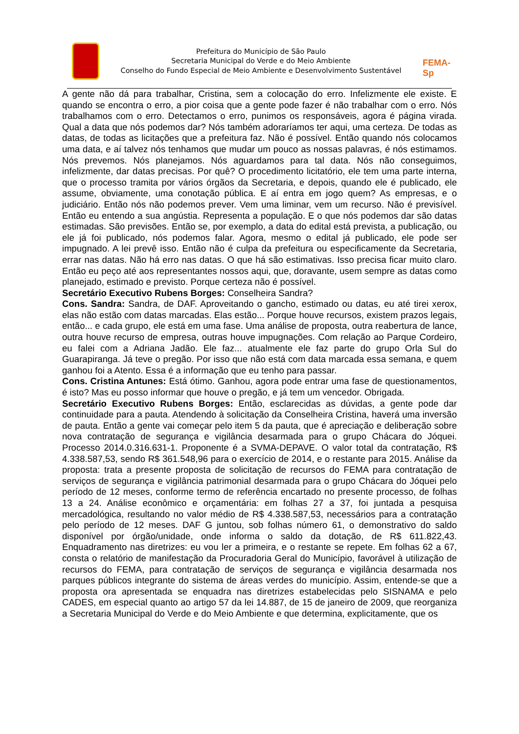Prefeitura do Município de São Paulo
Secretaria Municipal do Verde e do Meio Ambiente
Conselho do Fundo Especial de Meio Ambiente e Desenvolvimento Sustentável
FEMA-Sp
A gente não dá para trabalhar, Cristina, sem a colocação do erro. Infelizmente ele existe. E quando se encontra o erro, a pior coisa que a gente pode fazer é não trabalhar com o erro. Nós trabalhamos com o erro. Detectamos o erro, punimos os responsáveis, agora é página virada. Qual a data que nós podemos dar? Nós também adoraríamos ter aqui, uma certeza. De todas as datas, de todas as licitações que a prefeitura faz. Não é possível. Então quando nós colocamos uma data, e aí talvez nós tenhamos que mudar um pouco as nossas palavras, é nós estimamos. Nós prevemos. Nós planejamos. Nós aguardamos para tal data. Nós não conseguimos, infelizmente, dar datas precisas. Por quê? O procedimento licitatório, ele tem uma parte interna, que o processo tramita por vários órgãos da Secretaria, e depois, quando ele é publicado, ele assume, obviamente, uma conotação pública. E aí entra em jogo quem? As empresas, e o judiciário. Então nós não podemos prever. Vem uma liminar, vem um recurso. Não é previsível. Então eu entendo a sua angústia. Representa a população. E o que nós podemos dar são datas estimadas. São previsões. Então se, por exemplo, a data do edital está prevista, a publicação, ou ele já foi publicado, nós podemos falar. Agora, mesmo o edital já publicado, ele pode ser impugnado. A lei prevê isso. Então não é culpa da prefeitura ou especificamente da Secretaria, errar nas datas. Não há erro nas datas. O que há são estimativas. Isso precisa ficar muito claro. Então eu peço até aos representantes nossos aqui, que, doravante, usem sempre as datas como planejado, estimado e previsto. Porque certeza não é possível.
Secretário Executivo Rubens Borges: Conselheira Sandra?
Cons. Sandra: Sandra, de DAF. Aproveitando o gancho, estimado ou datas, eu até tirei xerox, elas não estão com datas marcadas. Elas estão... Porque houve recursos, existem prazos legais, então... e cada grupo, ele está em uma fase. Uma análise de proposta, outra reabertura de lance, outra houve recurso de empresa, outras houve impugnações. Com relação ao Parque Cordeiro, eu falei com a Adriana Jadão. Ele faz... atualmente ele faz parte do grupo Orla Sul do Guarapiranga. Já teve o pregão. Por isso que não está com data marcada essa semana, e quem ganhou foi a Atento. Essa é a informação que eu tenho para passar.
Cons. Cristina Antunes: Está ótimo. Ganhou, agora pode entrar uma fase de questionamentos, é isto? Mas eu posso informar que houve o pregão, e já tem um vencedor. Obrigada.
Secretário Executivo Rubens Borges: Então, esclarecidas as dúvidas, a gente pode dar continuidade para a pauta. Atendendo à solicitação da Conselheira Cristina, haverá uma inversão de pauta. Então a gente vai começar pelo item 5 da pauta, que é apreciação e deliberação sobre nova contratação de segurança e vigilância desarmada para o grupo Chácara do Jóquei. Processo 2014.0.316.631-1. Proponente é a SVMA-DEPAVE. O valor total da contratação, R$ 4.338.587,53, sendo R$ 361.548,96 para o exercício de 2014, e o restante para 2015. Análise da proposta: trata a presente proposta de solicitação de recursos do FEMA para contratação de serviços de segurança e vigilância patrimonial desarmada para o grupo Chácara do Jóquei pelo período de 12 meses, conforme termo de referência encartado no presente processo, de folhas 13 a 24. Análise econômico e orçamentária: em folhas 27 a 37, foi juntada a pesquisa mercadológica, resultando no valor médio de R$ 4.338.587,53, necessários para a contratação pelo período de 12 meses. DAF G juntou, sob folhas número 61, o demonstrativo do saldo disponível por órgão/unidade, onde informa o saldo da dotação, de R$ 611.822,43. Enquadramento nas diretrizes: eu vou ler a primeira, e o restante se repete. Em folhas 62 a 67, consta o relatório de manifestação da Procuradoria Geral do Município, favorável à utilização de recursos do FEMA, para contratação de serviços de segurança e vigilância desarmada nos parques públicos integrante do sistema de áreas verdes do município. Assim, entende-se que a proposta ora apresentada se enquadra nas diretrizes estabelecidas pelo SISNAMA e pelo CADES, em especial quanto ao artigo 57 da lei 14.887, de 15 de janeiro de 2009, que reorganiza a Secretaria Municipal do Verde e do Meio Ambiente e que determina, explicitamente, que os